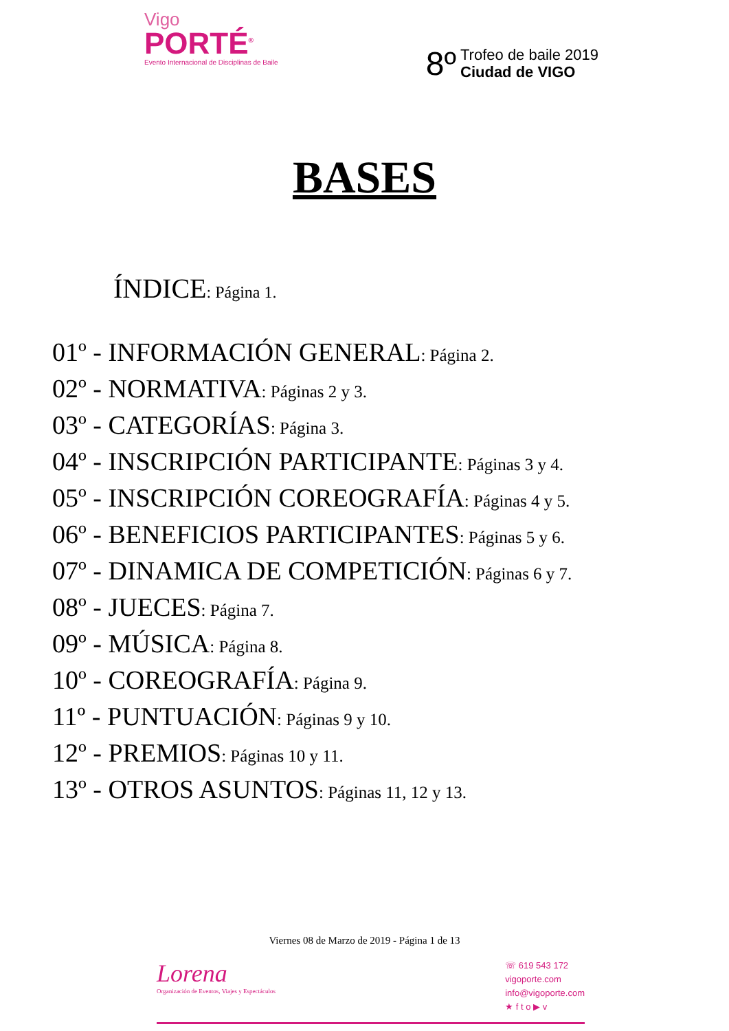Vigo
PORTÉ<sup>®</sup>
Evento Internacional de Disciplinas de Baile
8º
Trofeo de baile 2019
Ciudad de VIGO
BASES
ÍNDICE: Página 1.
01º - INFORMACIÓN GENERAL: Página 2.
02º - NORMATIVA: Páginas 2 y 3.
03º - CATEGORÍAS: Página 3.
04º - INSCRIPCIÓN PARTICIPANTE: Páginas 3 y 4.
05º - INSCRIPCIÓN COREOGRAFÍA: Páginas 4 y 5.
06º - BENEFICIOS PARTICIPANTES: Páginas 5 y 6.
07º - DINAMICA DE COMPETICIÓN: Páginas 6 y 7.
08º - JUECES: Página 7.
09º - MÚSICA: Página 8.
10º - COREOGRAFÍA: Página 9.
11º - PUNTUACIÓN: Páginas 9 y 10.
12º - PREMIOS: Páginas 10 y 11.
13º - OTROS ASUNTOS: Páginas 11, 12 y 13.
Viernes 08 de Marzo de 2019 - Página 1 de 13
Lorena
Organización de Eventos, Viajes y Espectáculos
☏ 619 543 172
vigoporte.com
info@vigoporte.com
★ f t o ▶ v